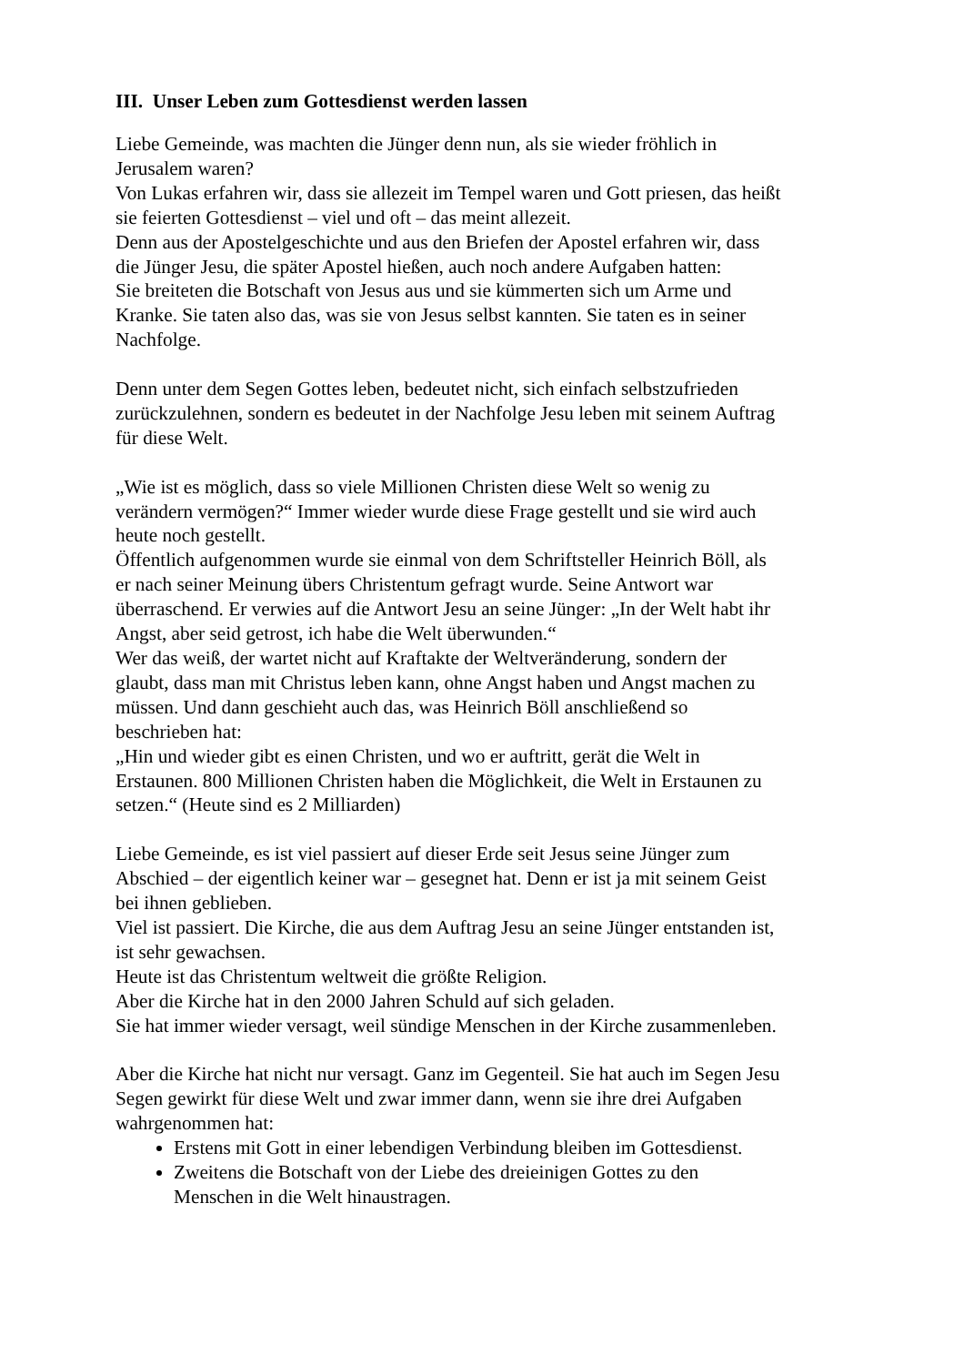III. Unser Leben zum Gottesdienst werden lassen
Liebe Gemeinde, was machten die Jünger denn nun, als sie wieder fröhlich in Jerusalem waren?
Von Lukas erfahren wir, dass sie allezeit im Tempel waren und Gott priesen, das heißt sie feierten Gottesdienst – viel und oft – das meint allezeit.
Denn aus der Apostelgeschichte und aus den Briefen der Apostel erfahren wir, dass die Jünger Jesu, die später Apostel hießen, auch noch andere Aufgaben hatten:
Sie breiteten die Botschaft von Jesus aus und sie kümmerten sich um Arme und Kranke. Sie taten also das, was sie von Jesus selbst kannten. Sie taten es in seiner Nachfolge.
Denn unter dem Segen Gottes leben, bedeutet nicht, sich einfach selbstzufrieden zurückzulehnen, sondern es bedeutet in der Nachfolge Jesu leben mit seinem Auftrag für diese Welt.
„Wie ist es möglich, dass so viele Millionen Christen diese Welt so wenig zu verändern vermögen?“ Immer wieder wurde diese Frage gestellt und sie wird auch heute noch gestellt.
Öffentlich aufgenommen wurde sie einmal von dem Schriftsteller Heinrich Böll, als er nach seiner Meinung übers Christentum gefragt wurde. Seine Antwort war überraschend. Er verwies auf die Antwort Jesu an seine Jünger: „In der Welt habt ihr Angst, aber seid getrost, ich habe die Welt überwunden.“
Wer das weiß, der wartet nicht auf Kraftakte der Weltveränderung, sondern der glaubt, dass man mit Christus leben kann, ohne Angst haben und Angst machen zu müssen. Und dann geschieht auch das, was Heinrich Böll anschließend so beschrieben hat:
„Hin und wieder gibt es einen Christen, und wo er auftritt, gerät die Welt in Erstaunen. 800 Millionen Christen haben die Möglichkeit, die Welt in Erstaunen zu setzen.“ (Heute sind es 2 Milliarden)
Liebe Gemeinde, es ist viel passiert auf dieser Erde seit Jesus seine Jünger zum Abschied – der eigentlich keiner war – gesegnet hat. Denn er ist ja mit seinem Geist bei ihnen geblieben.
Viel ist passiert. Die Kirche, die aus dem Auftrag Jesu an seine Jünger entstanden ist, ist sehr gewachsen.
Heute ist das Christentum weltweit die größte Religion.
Aber die Kirche hat in den 2000 Jahren Schuld auf sich geladen.
Sie hat immer wieder versagt, weil sündige Menschen in der Kirche zusammenleben.
Aber die Kirche hat nicht nur versagt. Ganz im Gegenteil. Sie hat auch im Segen Jesu Segen gewirkt für diese Welt und zwar immer dann, wenn sie ihre drei Aufgaben wahrgenommen hat:
Erstens mit Gott in einer lebendigen Verbindung bleiben im Gottesdienst.
Zweitens die Botschaft von der Liebe des dreieinigen Gottes zu den Menschen in die Welt hinaustragen.